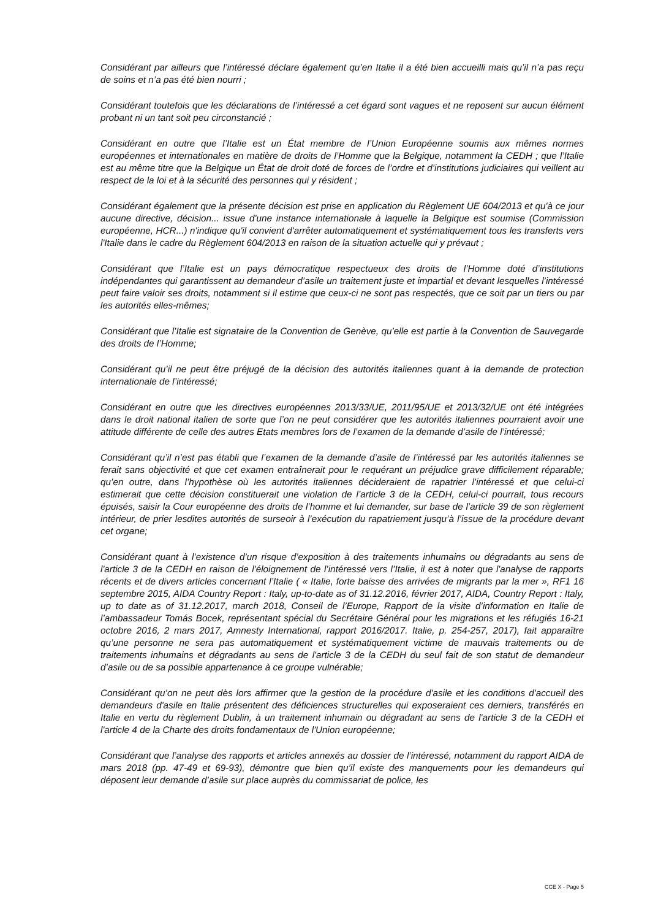Considérant par ailleurs que l’intéressé déclare également qu’en Italie il a été bien accueilli mais qu’il n’a pas reçu de soins et n’a pas été bien nourri ;
Considérant toutefois que les déclarations de l’intéressé a cet égard sont vagues et ne reposent sur aucun élément probant ni un tant soit peu circonstancié ;
Considérant en outre que l’Italie est un État membre de l’Union Européenne soumis aux mêmes normes européennes et internationales en matière de droits de l’Homme que la Belgique, notamment la CEDH ; que l’Italie est au même titre que la Belgique un État de droit doté de forces de l’ordre et d’institutions judiciaires qui veillent au respect de la loi et à la sécurité des personnes qui y résident ;
Considérant également que la présente décision est prise en application du Règlement UE 604/2013 et qu'à ce jour aucune directive, décision... issue d'une instance internationale à laquelle la Belgique est soumise (Commission européenne, HCR...) n'indique qu'il convient d'arrêter automatiquement et systématiquement tous les transferts vers l'Italie dans le cadre du Règlement 604/2013 en raison de la situation actuelle qui y prévaut ;
Considérant que l’Italie est un pays démocratique respectueux des droits de l’Homme doté d’institutions indépendantes qui garantissent au demandeur d’asile un traitement juste et impartial et devant lesquelles l’intéressé peut faire valoir ses droits, notamment si il estime que ceux-ci ne sont pas respectés, que ce soit par un tiers ou par les autorités elles-mêmes;
Considérant que l’Italie est signataire de la Convention de Genève, qu’elle est partie à la Convention de Sauvegarde des droits de l’Homme;
Considérant qu’il ne peut être préjugé de la décision des autorités italiennes quant à la demande de protection internationale de l’intéressé;
Considérant en outre que les directives européennes 2013/33/UE, 2011/95/UE et 2013/32/UE ont été intégrées dans le droit national italien de sorte que l’on ne peut considérer que les autorités italiennes pourraient avoir une attitude différente de celle des autres Etats membres lors de l’examen de la demande d’asile de l’intéressé;
Considérant qu’il n’est pas établi que l’examen de la demande d’asile de l’intéressé par les autorités italiennes se ferait sans objectivité et que cet examen entraînerait pour le requérant un préjudice grave difficilement réparable; qu’en outre, dans l’hypothèse où les autorités italiennes décideraient de rapatrier l’intéressé et que celui-ci estimerait que cette décision constituerait une violation de l’article 3 de la CEDH, celui-ci pourrait, tous recours épuisés, saisir la Cour européenne des droits de l’homme et lui demander, sur base de l’article 39 de son règlement intérieur, de prier lesdites autorités de surseoir à l’exécution du rapatriement jusqu’à l’issue de la procédure devant cet organe;
Considérant quant à l’existence d’un risque d’exposition à des traitements inhumains ou dégradants au sens de l'article 3 de la CEDH en raison de l'éloignement de l’intéressé vers l’Italie, il est à noter que l'analyse de rapports récents et de divers articles concernant l’Italie ( « Italie, forte baisse des arrivées de migrants par la mer », RF1 16 septembre 2015, AIDA Country Report : Italy, up-to-date as of 31.12.2016, février 2017, AIDA, Country Report : Italy, up to date as of 31.12.2017, march 2018, Conseil de l’Europe, Rapport de la visite d’information en Italie de l’ambassadeur Tomás Bocek, représentant spécial du Secrétaire Général pour les migrations et les réfugiés 16-21 octobre 2016, 2 mars 2017, Amnesty International, rapport 2016/2017. Italie, p. 254-257, 2017), fait apparaître qu’une personne ne sera pas automatiquement et systématiquement victime de mauvais traitements ou de traitements inhumains et dégradants au sens de l'article 3 de la CEDH du seul fait de son statut de demandeur d’asile ou de sa possible appartenance à ce groupe vulnérable;
Considérant qu’on ne peut dès lors affirmer que la gestion de la procédure d'asile et les conditions d'accueil des demandeurs d'asile en Italie présentent des déficiences structurelles qui exposeraient ces derniers, transférés en Italie en vertu du règlement Dublin, à un traitement inhumain ou dégradant au sens de l'article 3 de la CEDH et l'article 4 de la Charte des droits fondamentaux de l'Union européenne;
Considérant que l’analyse des rapports et articles annexés au dossier de l’intéressé, notamment du rapport AIDA de mars 2018 (pp. 47-49 et 69-93), démontre que bien qu’il existe des manquements pour les demandeurs qui déposent leur demande d’asile sur place auprès du commissariat de police, les
CCE X - Page 5